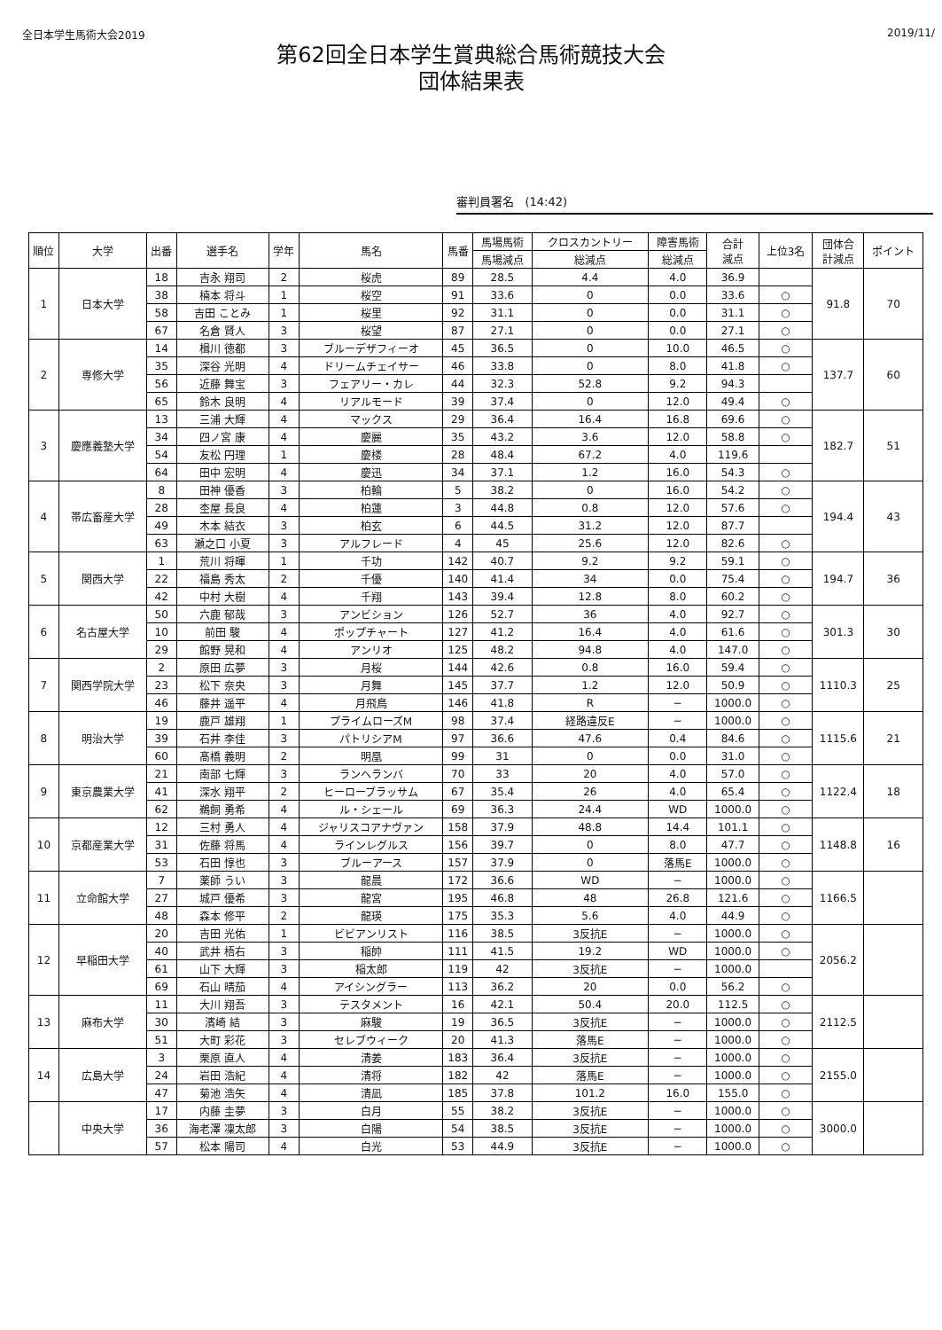全日本学生馬術大会2019 2019/11/
第62回全日本学生賞典総合馬術競技大会
団体結果表
審判員署名 (14:42)
| 順位 | 大学 | 出番 | 選手名 | 学年 | 馬名 | 馬番 | 馬場馬術 | クロスカントリー | 障害馬術 | 合計 減点 | 上位3名 | 団体合 計減点 | ポイント |
| --- | --- | --- | --- | --- | --- | --- | --- | --- | --- | --- | --- | --- | --- |
| | | | | | | | 馬場減点 | 総減点 | 総減点 | | | | |
| 1 | 日本大学 | 18 | 吉永 翔司 | 2 | 桜虎 | 89 | 28.5 | 4.4 | 4.0 | 36.9 | | 91.8 | 70 |
| | | 38 | 楠本 将斗 | 1 | 桜空 | 91 | 33.6 | 0 | 0.0 | 33.6 | ○ | | |
| | | 58 | 吉田 ことみ | 1 | 桜里 | 92 | 31.1 | 0 | 0.0 | 31.1 | ○ | | |
| | | 67 | 名倉 賢人 | 3 | 桜望 | 87 | 27.1 | 0 | 0.0 | 27.1 | ○ | | |
| 2 | 専修大学 | 14 | 楫川 徳都 | 3 | ブルーデザフィーオ | 45 | 36.5 | 0 | 10.0 | 46.5 | ○ | 137.7 | 60 |
| | | 35 | 深谷 光明 | 4 | ドリームチェイサー | 46 | 33.8 | 0 | 8.0 | 41.8 | ○ | | |
| | | 56 | 近藤 舞宝 | 3 | フェアリー・カレ | 44 | 32.3 | 52.8 | 9.2 | 94.3 | | | |
| | | 65 | 鈴木 良明 | 4 | リアルモード | 39 | 37.4 | 0 | 12.0 | 49.4 | ○ | | |
| 3 | 慶應義塾大学 | 13 | 三浦 大輝 | 4 | マックス | 29 | 36.4 | 16.4 | 16.8 | 69.6 | ○ | 182.7 | 51 |
| | | 34 | 四ノ宮 康 | 4 | 慶麗 | 35 | 43.2 | 3.6 | 12.0 | 58.8 | ○ | | |
| | | 54 | 友松 円理 | 1 | 慶楼 | 28 | 48.4 | 67.2 | 4.0 | 119.6 | | | |
| | | 64 | 田中 宏明 | 4 | 慶迅 | 34 | 37.1 | 1.2 | 16.0 | 54.3 | ○ | | |
| 4 | 帯広畜産大学 | 8 | 田神 優香 | 3 | 柏輪 | 5 | 38.2 | 0 | 16.0 | 54.2 | ○ | 194.4 | 43 |
| | | 28 | 杢屋 長良 | 4 | 柏蓮 | 3 | 44.8 | 0.8 | 12.0 | 57.6 | ○ | | |
| | | 49 | 木本 結衣 | 3 | 柏玄 | 6 | 44.5 | 31.2 | 12.0 | 87.7 | | | |
| | | 63 | 瀬之口 小夏 | 3 | アルフレード | 4 | 45 | 25.6 | 12.0 | 82.6 | ○ | | |
| 5 | 関西大学 | 1 | 荒川 将暉 | 1 | 千功 | 142 | 40.7 | 9.2 | 9.2 | 59.1 | ○ | 194.7 | 36 |
| | | 22 | 福島 秀太 | 2 | 千優 | 140 | 41.4 | 34 | 0.0 | 75.4 | ○ | | |
| | | 42 | 中村 大樹 | 4 | 千翔 | 143 | 39.4 | 12.8 | 8.0 | 60.2 | ○ | | |
| 6 | 名古屋大学 | 50 | 六鹿 郁哉 | 3 | アンビション | 126 | 52.7 | 36 | 4.0 | 92.7 | ○ | 301.3 | 30 |
| | | 10 | 前田 駿 | 4 | ポップチャート | 127 | 41.2 | 16.4 | 4.0 | 61.6 | ○ | | |
| | | 29 | 館野 晃和 | 4 | アンリオ | 125 | 48.2 | 94.8 | 4.0 | 147.0 | ○ | | |
| 7 | 関西学院大学 | 2 | 原田 広夢 | 3 | 月桜 | 144 | 42.6 | 0.8 | 16.0 | 59.4 | ○ | 1110.3 | 25 |
| | | 23 | 松下 奈央 | 3 | 月舞 | 145 | 37.7 | 1.2 | 12.0 | 50.9 | ○ | | |
| | | 46 | 藤井 遥平 | 4 | 月飛鳥 | 146 | 41.8 | R | − | 1000.0 | ○ | | |
| 8 | 明治大学 | 19 | 鹿戸 雄翔 | 1 | プライムローズM | 98 | 37.4 | 経路違反E | − | 1000.0 | ○ | 1115.6 | 21 |
| | | 39 | 石井 李佳 | 3 | パトリシアM | 97 | 36.6 | 47.6 | 0.4 | 84.6 | ○ | | |
| | | 60 | 髙橋 義明 | 2 | 明凰 | 99 | 31 | 0 | 0.0 | 31.0 | ○ | | |
| 9 | 東京農業大学 | 21 | 南部 七輝 | 3 | ランヘランバ | 70 | 33 | 20 | 4.0 | 57.0 | ○ | 1122.4 | 18 |
| | | 41 | 深水 翔平 | 2 | ヒーローブラッサム | 67 | 35.4 | 26 | 4.0 | 65.4 | ○ | | |
| | | 62 | 鵜飼 勇希 | 4 | ル・シェール | 69 | 36.3 | 24.4 | WD | 1000.0 | ○ | | |
| 10 | 京都産業大学 | 12 | 三村 勇人 | 4 | ジャリスコアナヴァン | 158 | 37.9 | 48.8 | 14.4 | 101.1 | ○ | 1148.8 | 16 |
| | | 31 | 佐藤 将馬 | 4 | ラインレグルス | 156 | 39.7 | 0 | 8.0 | 47.7 | ○ | | |
| | | 53 | 石田 惇也 | 3 | ブルーアース | 157 | 37.9 | 0 | 落馬E | 1000.0 | ○ | | |
| 11 | 立命館大学 | 7 | 薬師 うい | 3 | 龍晨 | 172 | 36.6 | WD | − | 1000.0 | ○ | 1166.5 | |
| | | 27 | 城戸 優希 | 3 | 龍宮 | 195 | 46.8 | 48 | 26.8 | 121.6 | ○ | | |
| | | 48 | 森本 修平 | 2 | 龍瑛 | 175 | 35.3 | 5.6 | 4.0 | 44.9 | ○ | | |
| 12 | 早稲田大学 | 20 | 吉田 光佑 | 1 | ビビアンリスト | 116 | 38.5 | 3反抗E | − | 1000.0 | ○ | 2056.2 | |
| | | 40 | 武井 梧右 | 3 | 稲帥 | 111 | 41.5 | 19.2 | WD | 1000.0 | ○ | | |
| | | 61 | 山下 大輝 | 3 | 稲太郎 | 119 | 42 | 3反抗E | − | 1000.0 | | | |
| | | 69 | 石山 晴茄 | 4 | アイシングラー | 113 | 36.2 | 20 | 0.0 | 56.2 | ○ | | |
| 13 | 麻布大学 | 11 | 大川 翔吾 | 3 | テスタメント | 16 | 42.1 | 50.4 | 20.0 | 112.5 | ○ | 2112.5 | |
| | | 30 | 濱崎 結 | 3 | 麻駿 | 19 | 36.5 | 3反抗E | − | 1000.0 | ○ | | |
| | | 51 | 大町 彩花 | 3 | セレブウィーク | 20 | 41.3 | 落馬E | − | 1000.0 | ○ | | |
| 14 | 広島大学 | 3 | 栗原 直人 | 4 | 清姜 | 183 | 36.4 | 3反抗E | − | 1000.0 | ○ | 2155.0 | |
| | | 24 | 岩田 浩紀 | 4 | 清将 | 182 | 42 | 落馬E | − | 1000.0 | ○ | | |
| | | 47 | 菊池 浩矢 | 4 | 清凪 | 185 | 37.8 | 101.2 | 16.0 | 155.0 | ○ | | |
| | 中央大学 | 17 | 内藤 圭夢 | 3 | 白月 | 55 | 38.2 | 3反抗E | − | 1000.0 | ○ | 3000.0 | |
| | | 36 | 海老澤 凜太郎 | 3 | 白陽 | 54 | 38.5 | 3反抗E | − | 1000.0 | ○ | | |
| | | 57 | 松本 陽司 | 4 | 白光 | 53 | 44.9 | 3反抗E | − | 1000.0 | ○ | | |